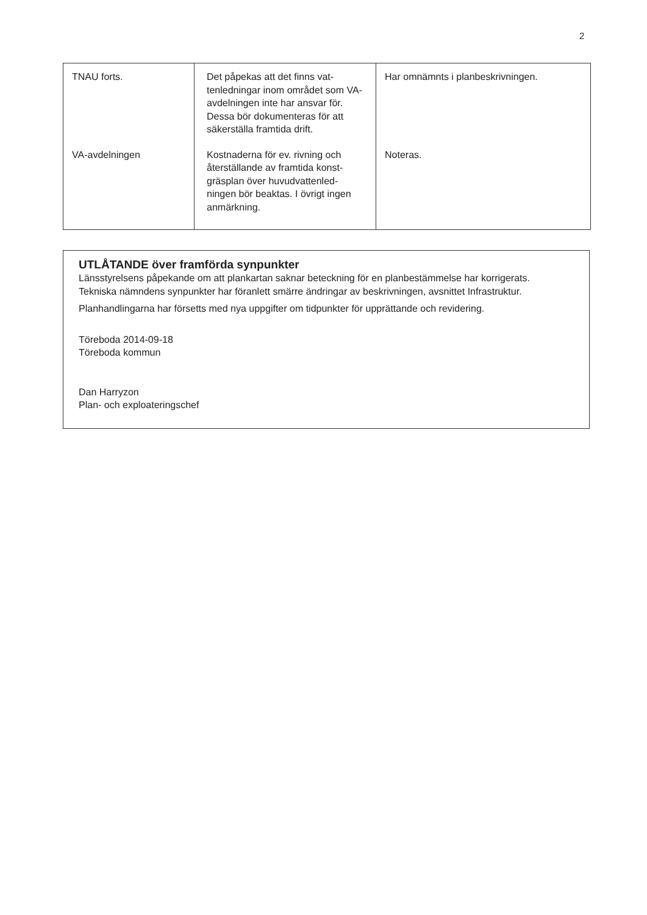2
| TNAU forts. | Det påpekas att det finns vat- tenledningar inom området som VA-avdelningen inte har ansvar för. Dessa bör dokumenteras för att säkerställa framtida drift. | Har omnämnts i planbeskrivningen. |
| VA-avdelningen | Kostnaderna för ev. rivning och återställande av framtida konst- gräsplan över huvudvattenled- ningen bör beaktas. I övrigt ingen anmärkning. | Noteras. |
UTLÅTANDE över framförda synpunkter
Länsstyrelsens påpekande om att plankartan saknar beteckning för en planbestämmelse har korrigerats.
Tekniska nämndens synpunkter har föranlett smärre ändringar av beskrivningen, avsnittet Infrastruktur.
Planhandlingarna har försetts med nya uppgifter om tidpunkter för upprättande och revidering.
Töreboda 2014-09-18
Töreboda kommun
Dan Harryzon
Plan- och exploateringschef